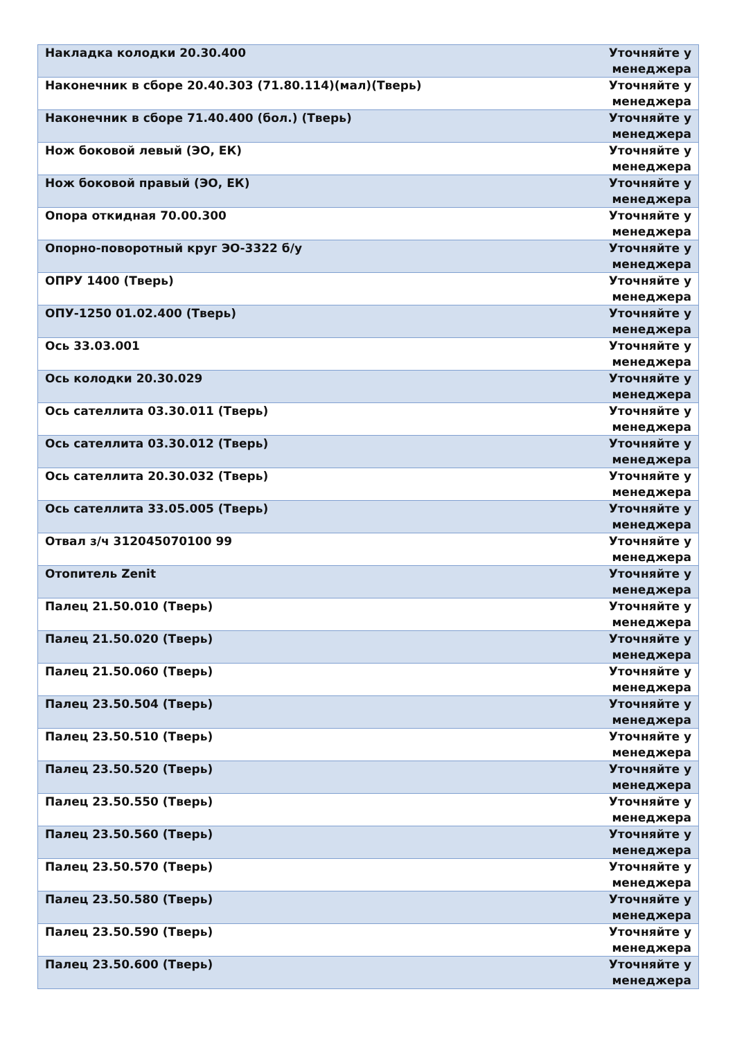| Накладка колодки 20.30.400 | Уточняйте у менеджера |
| Наконечник в сборе 20.40.303 (71.80.114)(мал)(Тверь) | Уточняйте у менеджера |
| Наконечник в сборе 71.40.400 (бол.) (Тверь) | Уточняйте у менеджера |
| Нож боковой левый (ЭО, ЕК) | Уточняйте у менеджера |
| Нож боковой правый (ЭО, ЕК) | Уточняйте у менеджера |
| Опора откидная 70.00.300 | Уточняйте у менеджера |
| Опорно-поворотный круг ЭО-3322 б/у | Уточняйте у менеджера |
| ОПРУ 1400 (Тверь) | Уточняйте у менеджера |
| ОПУ-1250 01.02.400 (Тверь) | Уточняйте у менеджера |
| Ось 33.03.001 | Уточняйте у менеджера |
| Ось колодки 20.30.029 | Уточняйте у менеджера |
| Ось сателлита 03.30.011 (Тверь) | Уточняйте у менеджера |
| Ось сателлита 03.30.012 (Тверь) | Уточняйте у менеджера |
| Ось сателлита 20.30.032 (Тверь) | Уточняйте у менеджера |
| Ось сателлита 33.05.005 (Тверь) | Уточняйте у менеджера |
| Отвал з/ч 312045070100 99 | Уточняйте у менеджера |
| Отопитель Zenit | Уточняйте у менеджера |
| Палец 21.50.010 (Тверь) | Уточняйте у менеджера |
| Палец 21.50.020 (Тверь) | Уточняйте у менеджера |
| Палец 21.50.060 (Тверь) | Уточняйте у менеджера |
| Палец 23.50.504 (Тверь) | Уточняйте у менеджера |
| Палец 23.50.510 (Тверь) | Уточняйте у менеджера |
| Палец 23.50.520 (Тверь) | Уточняйте у менеджера |
| Палец 23.50.550 (Тверь) | Уточняйте у менеджера |
| Палец 23.50.560 (Тверь) | Уточняйте у менеджера |
| Палец 23.50.570 (Тверь) | Уточняйте у менеджера |
| Палец 23.50.580 (Тверь) | Уточняйте у менеджера |
| Палец 23.50.590 (Тверь) | Уточняйте у менеджера |
| Палец 23.50.600 (Тверь) | Уточняйте у менеджера |